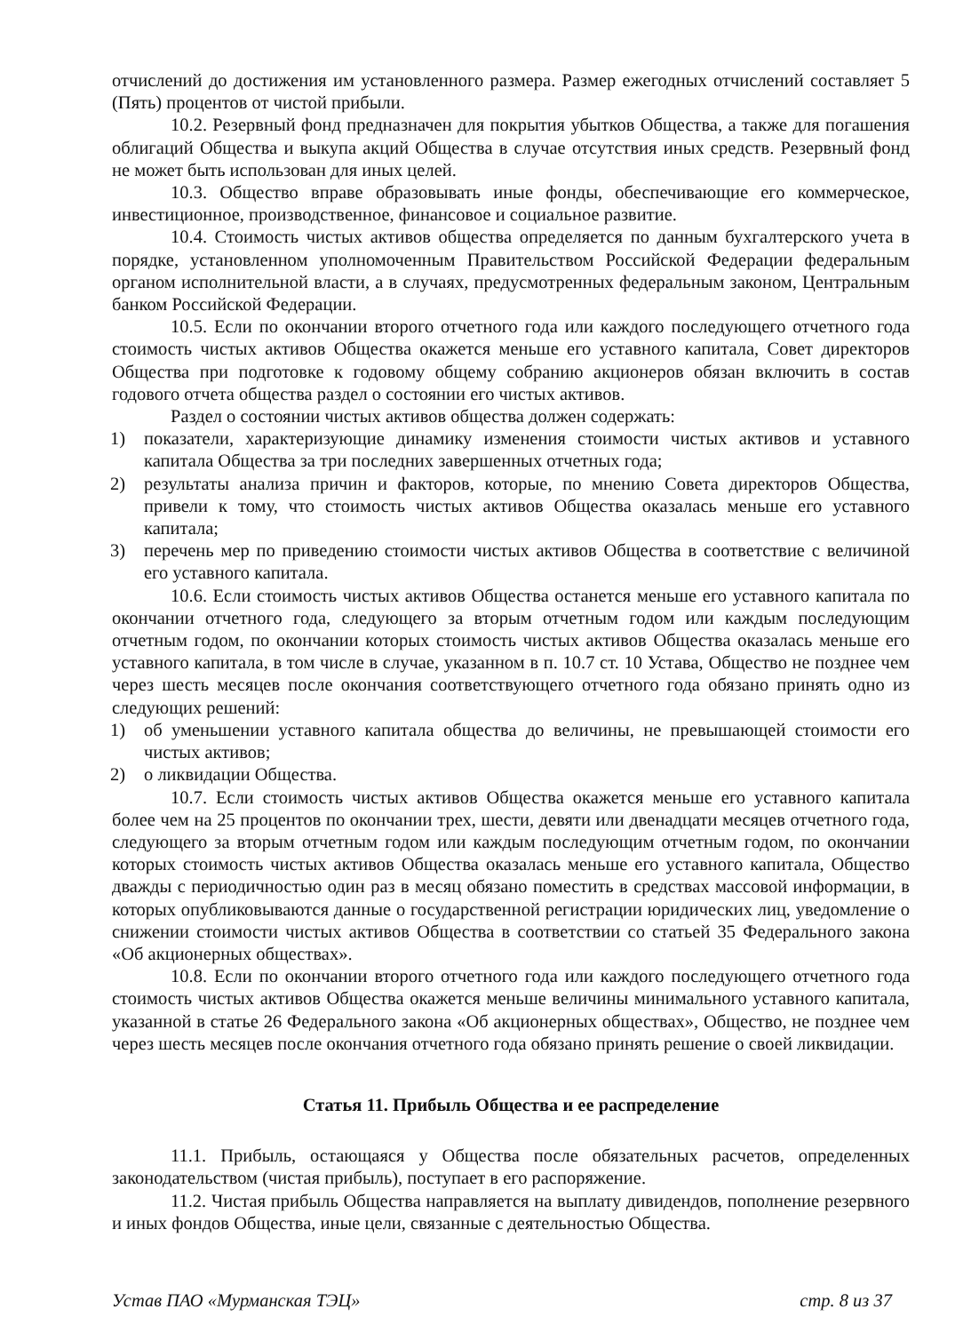отчислений до достижения им установленного размера. Размер ежегодных отчислений составляет 5 (Пять) процентов от чистой прибыли.
10.2. Резервный фонд предназначен для покрытия убытков Общества, а также для погашения облигаций Общества и выкупа акций Общества в случае отсутствия иных средств. Резервный фонд не может быть использован для иных целей.
10.3. Общество вправе образовывать иные фонды, обеспечивающие его коммерческое, инвестиционное, производственное, финансовое и социальное развитие.
10.4. Стоимость чистых активов общества определяется по данным бухгалтерского учета в порядке, установленном уполномоченным Правительством Российской Федерации федеральным органом исполнительной власти, а в случаях, предусмотренных федеральным законом, Центральным банком Российской Федерации.
10.5. Если по окончании второго отчетного года или каждого последующего отчетного года стоимость чистых активов Общества окажется меньше его уставного капитала, Совет директоров Общества при подготовке к годовому общему собранию акционеров обязан включить в состав годового отчета общества раздел о состоянии его чистых активов.
Раздел о состоянии чистых активов общества должен содержать:
1) показатели, характеризующие динамику изменения стоимости чистых активов и уставного капитала Общества за три последних завершенных отчетных года;
2) результаты анализа причин и факторов, которые, по мнению Совета директоров Общества, привели к тому, что стоимость чистых активов Общества оказалась меньше его уставного капитала;
3) перечень мер по приведению стоимости чистых активов Общества в соответствие с величиной его уставного капитала.
10.6. Если стоимость чистых активов Общества останется меньше его уставного капитала по окончании отчетного года, следующего за вторым отчетным годом или каждым последующим отчетным годом, по окончании которых стоимость чистых активов Общества оказалась меньше его уставного капитала, в том числе в случае, указанном в п. 10.7 ст. 10 Устава, Общество не позднее чем через шесть месяцев после окончания соответствующего отчетного года обязано принять одно из следующих решений:
1) об уменьшении уставного капитала общества до величины, не превышающей стоимости его чистых активов;
2) о ликвидации Общества.
10.7. Если стоимость чистых активов Общества окажется меньше его уставного капитала более чем на 25 процентов по окончании трех, шести, девяти или двенадцати месяцев отчетного года, следующего за вторым отчетным годом или каждым последующим отчетным годом, по окончании которых стоимость чистых активов Общества оказалась меньше его уставного капитала, Общество дважды с периодичностью один раз в месяц обязано поместить в средствах массовой информации, в которых опубликовываются данные о государственной регистрации юридических лиц, уведомление о снижении стоимости чистых активов Общества в соответствии со статьей 35 Федерального закона «Об акционерных обществах».
10.8. Если по окончании второго отчетного года или каждого последующего отчетного года стоимость чистых активов Общества окажется меньше величины минимального уставного капитала, указанной в статье 26 Федерального закона «Об акционерных обществах», Общество, не позднее чем через шесть месяцев после окончания отчетного года обязано принять решение о своей ликвидации.
Статья 11. Прибыль Общества и ее распределение
11.1. Прибыль, остающаяся у Общества после обязательных расчетов, определенных законодательством (чистая прибыль), поступает в его распоряжение.
11.2. Чистая прибыль Общества направляется на выплату дивидендов, пополнение резервного и иных фондов Общества, иные цели, связанные с деятельностью Общества.
Устав ПАО «Мурманская ТЭЦ» стр. 8 из 37